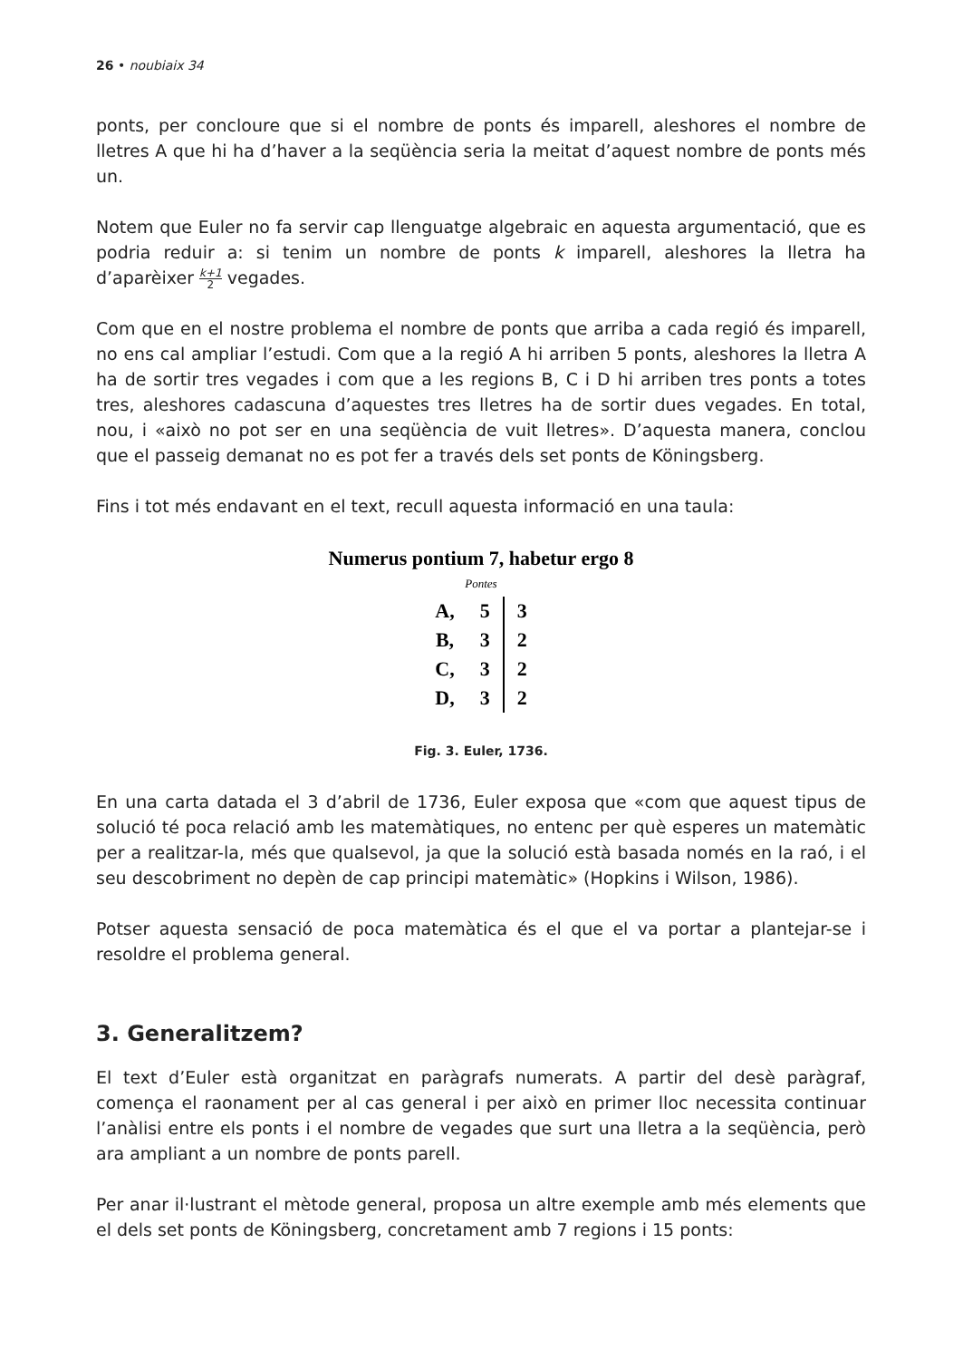26 • noubiaix 34
ponts, per concloure que si el nombre de ponts és imparell, aleshores el nombre de lletres A que hi ha d’haver a la seqüència seria la meitat d’aquest nombre de ponts més un.
Notem que Euler no fa servir cap llenguatge algebraic en aquesta argumentació, que es podria reduir a: si tenim un nombre de ponts k imparell, aleshores la lletra ha d’aparèixer k+1 2 vegades.
Com que en el nostre problema el nombre de ponts que arriba a cada regió és imparell, no ens cal ampliar l’estudi. Com que a la regió A hi arriben 5 ponts, aleshores la lletra A ha de sortir tres vegades i com que a les regions B, C i D hi arriben tres ponts a totes tres, aleshores cadascuna d’aquestes tres lletres ha de sortir dues vegades. En total, nou, i «això no pot ser en una seqüència de vuit lletres». D’aquesta manera, conclou que el passeig demanat no es pot fer a través dels set ponts de Köningsberg.
Fins i tot més endavant en el text, recull aquesta informació en una taula:
Numerus pontium 7, habetur ergo 8
Pontes
| A, | 5 | 3 |
| B, | 3 | 2 |
| C, | 3 | 2 |
| D, | 3 | 2 |
Fig. 3. Euler, 1736.
En una carta datada el 3 d’abril de 1736, Euler exposa que «com que aquest tipus de solució té poca relació amb les matemàtiques, no entenc per què esperes un matemàtic per a realitzar-la, més que qualsevol, ja que la solució està basada només en la raó, i el seu descobriment no depèn de cap principi matemàtic» (Hopkins i Wilson, 1986).
Potser aquesta sensació de poca matemàtica és el que el va portar a plantejar-se i resoldre el problema general.
3. Generalitzem?
El text d’Euler està organitzat en paràgrafs numerats. A partir del desè paràgraf, comença el raonament per al cas general i per això en primer lloc necessita continuar l’anàlisi entre els ponts i el nombre de vegades que surt una lletra a la seqüència, però ara ampliant a un nombre de ponts parell.
Per anar il·lustrant el mètode general, proposa un altre exemple amb més elements que el dels set ponts de Köningsberg, concretament amb 7 regions i 15 ponts: